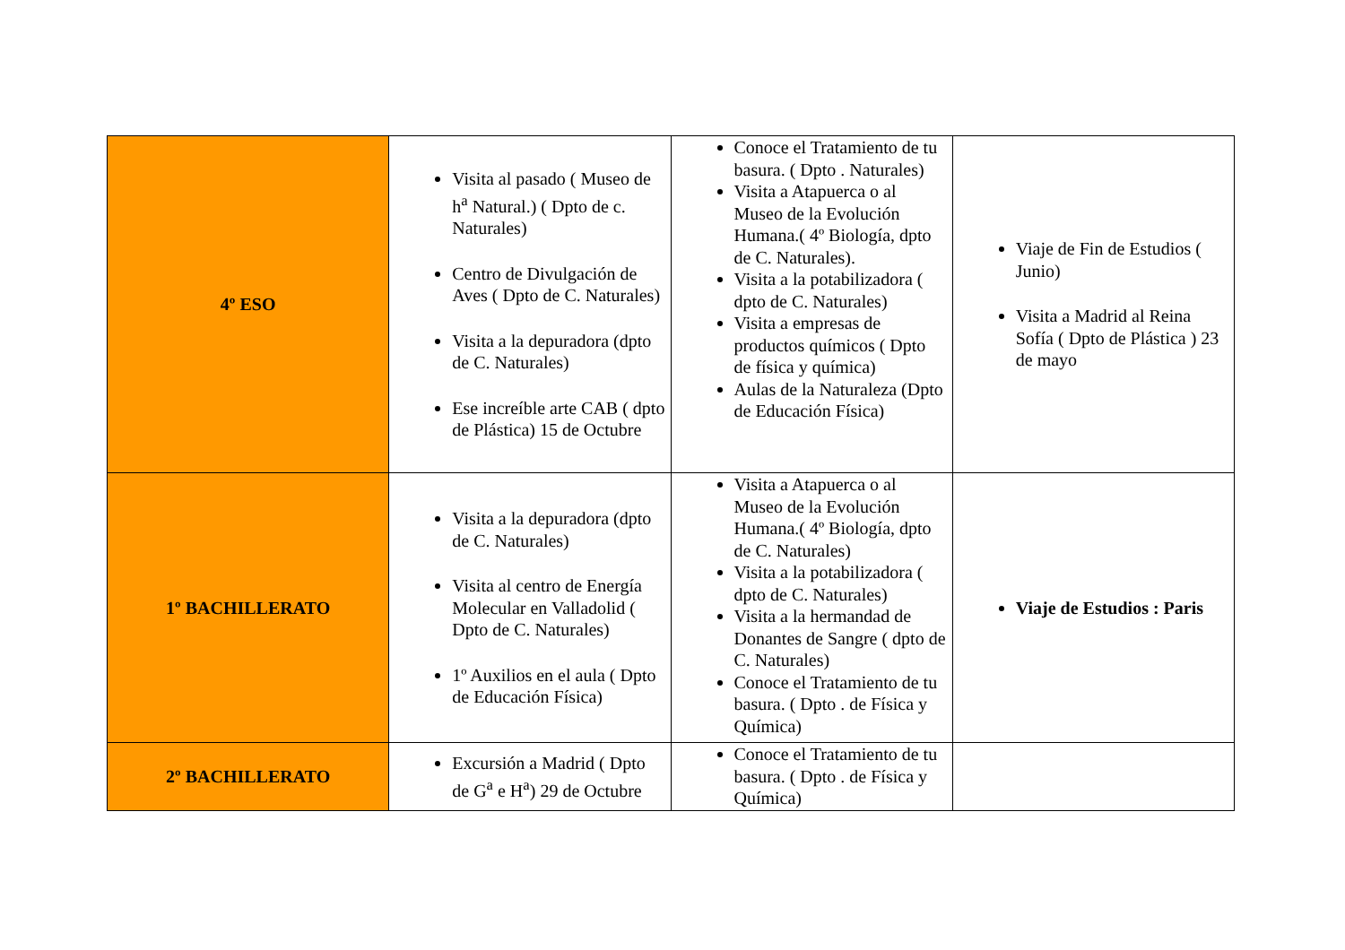| 4º ESO | Visita al pasado ( Museo de h<sup>a</sup> Natural.) ( Dpto de c. Naturales) Centro de Divulgación de Aves ( Dpto de C. Naturales) Visita a la depuradora (dpto de C. Naturales) Ese increíble arte CAB ( dpto de Plástica) 15 de Octubre | Conoce el Tratamiento de tu basura. ( Dpto . Naturales) Visita a Atapuerca o al Museo de la Evolución Humana.( 4º Biología, dpto de C. Naturales). Visita a la potabilizadora ( dpto de C. Naturales) Visita a empresas de productos químicos ( Dpto de física y química) Aulas de la Naturaleza (Dpto de Educación Física) | Viaje de Fin de Estudios ( Junio) Visita a Madrid al Reina Sofía ( Dpto de Plástica ) 23 de mayo |
| 1º BACHILLERATO | Visita a la depuradora (dpto de C. Naturales) Visita al centro de Energía Molecular en Valladolid ( Dpto de C. Naturales) 1º Auxilios en el aula ( Dpto de Educación Física) | Visita a Atapuerca o al Museo de la Evolución Humana.( 4º Biología, dpto de C. Naturales) Visita a la potabilizadora ( dpto de C. Naturales) Visita a la hermandad de Donantes de Sangre ( dpto de C. Naturales) Conoce el Tratamiento de tu basura. ( Dpto . de Física y Química) | Viaje de Estudios : Paris |
| 2º BACHILLERATO | Excursión a Madrid ( Dpto de G<sup>a</sup> e H<sup>a</sup>) 29 de Octubre | Conoce el Tratamiento de tu basura. ( Dpto . de Física y Química) | |